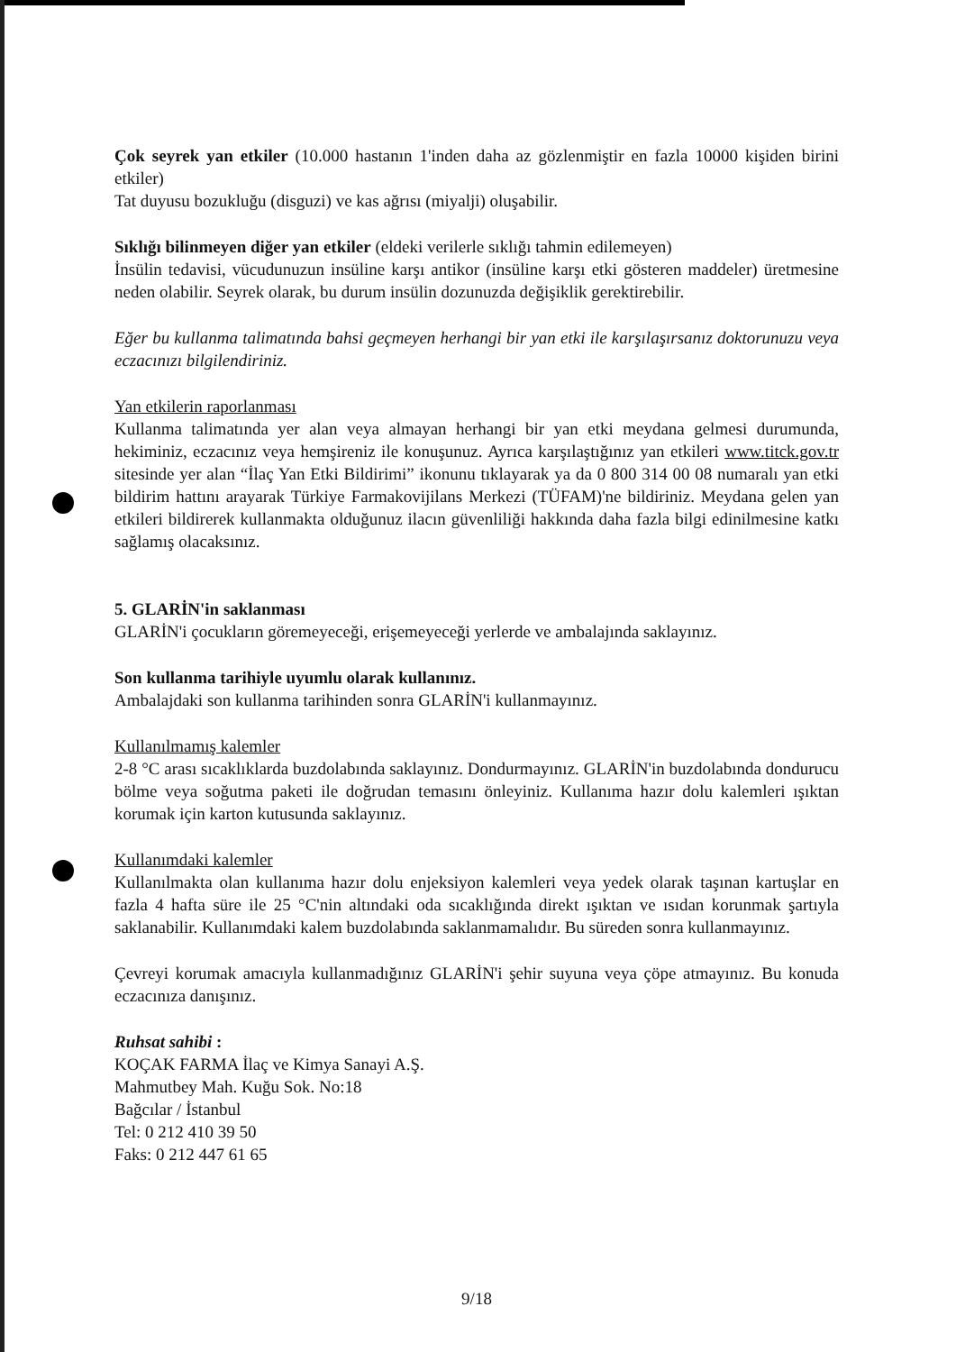Çok seyrek yan etkiler (10.000 hastanın 1'inden daha az gözlenmiştir en fazla 10000 kişiden birini etkiler)
Tat duyusu bozukluğu (disguzi) ve kas ağrısı (miyalji) oluşabilir.
Sıklığı bilinmeyen diğer yan etkiler (eldeki verilerle sıklığı tahmin edilemeyen)
İnsülin tedavisi, vücudunuzun insüline karşı antikor (insüline karşı etki gösteren maddeler) üretmesine neden olabilir. Seyrek olarak, bu durum insülin dozunuzda değişiklik gerektirebilir.
Eğer bu kullanma talimatında bahsi geçmeyen herhangi bir yan etki ile karşılaşırsanız doktorunuzu veya eczacınızı bilgilendiriniz.
Yan etkilerin raporlanması
Kullanma talimatında yer alan veya almayan herhangi bir yan etki meydana gelmesi durumunda, hekiminiz, eczacınız veya hemşireniz ile konuşunuz. Ayrıca karşılaştığınız yan etkileri www.titck.gov.tr sitesinde yer alan “İlaç Yan Etki Bildirimi” ikonunu tıklayarak ya da 0 800 314 00 08 numaralı yan etki bildirim hattını arayarak Türkiye Farmakovijilans Merkezi (TÜFAM)'ne bildiriniz. Meydana gelen yan etkileri bildirerek kullanmakta olduğunuz ilacın güvenliliği hakkında daha fazla bilgi edinilmesine katkı sağlamış olacaksınız.
5. GLARİN'in saklanması
GLARİN'i çocukların göremeyeceği, erişemeyeceği yerlerde ve ambalajında saklayınız.
Son kullanma tarihiyle uyumlu olarak kullanınız.
Ambalajdaki son kullanma tarihinden sonra GLARİN'i kullanmayınız.
Kullanılmamış kalemler
2-8 °C arası sıcaklıklarda buzdolabında saklayınız. Dondurmayınız. GLARİN'in buzdolabında dondurucu bölme veya soğutma paketi ile doğrudan temasını önleyiniz. Kullanıma hazır dolu kalemleri ışıktan korumak için karton kutusunda saklayınız.
Kullanımdaki kalemler
Kullanılmakta olan kullanıma hazır dolu enjeksiyon kalemleri veya yedek olarak taşınan kartuşlar en fazla 4 hafta süre ile 25 °C'nin altındaki oda sıcaklığında direkt ışıktan ve ısıdan korunmak şartıyla saklanabilir. Kullanımdaki kalem buzdolabında saklanmamalıdır. Bu süreden sonra kullanmayınız.
Çevreyi korumak amacıyla kullanmadığınız GLARİN'i şehir suyuna veya çöpe atmayınız. Bu konuda eczacınıza danışınız.
Ruhsat sahibi :
KOÇAK FARMA İlaç ve Kimya Sanayi A.Ş.
Mahmutbey Mah. Kuğu Sok. No:18
Bağcılar / İstanbul
Tel: 0 212 410 39 50
Faks: 0 212 447 61 65
9/18